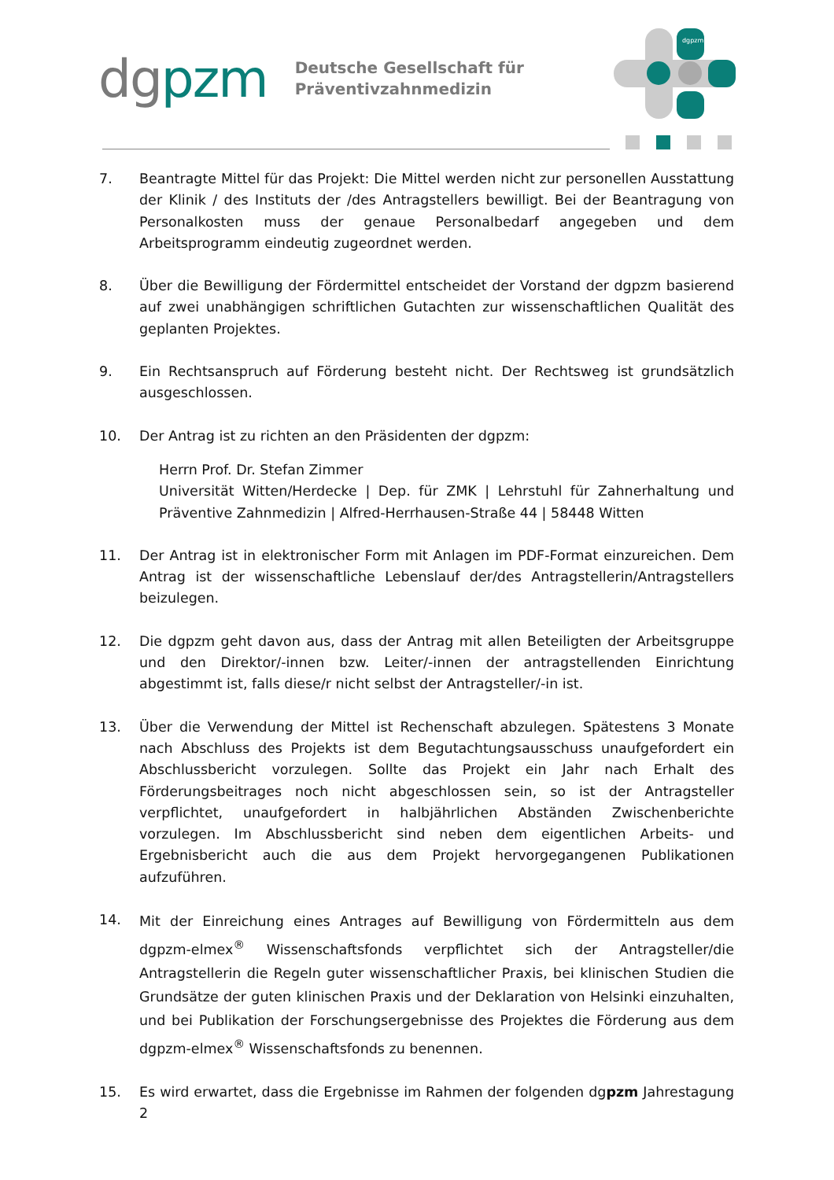dgpzm
Deutsche Gesellschaft für
Präventivzahnmedizin
dgpzm
7. Beantragte Mittel für das Projekt: Die Mittel werden nicht zur personellen Ausstattung der Klinik / des Instituts der /des Antragstellers bewilligt. Bei der Beantragung von Personalkosten muss der genaue Personalbedarf angegeben und dem Arbeitsprogramm eindeutig zugeordnet werden.
8. Über die Bewilligung der Fördermittel entscheidet der Vorstand der dgpzm basierend auf zwei unabhängigen schriftlichen Gutachten zur wissenschaftlichen Qualität des geplanten Projektes.
9. Ein Rechtsanspruch auf Förderung besteht nicht. Der Rechtsweg ist grundsätzlich ausgeschlossen.
10. Der Antrag ist zu richten an den Präsidenten der dgpzm:
Herrn Prof. Dr. Stefan Zimmer
Universität Witten/Herdecke | Dep. für ZMK | Lehrstuhl für Zahnerhaltung und Präventive Zahnmedizin | Alfred-Herrhausen-Straße 44 | 58448 Witten
11. Der Antrag ist in elektronischer Form mit Anlagen im PDF-Format einzureichen. Dem Antrag ist der wissenschaftliche Lebenslauf der/des Antragstellerin/Antragstellers beizulegen.
12. Die dgpzm geht davon aus, dass der Antrag mit allen Beteiligten der Arbeitsgruppe und den Direktor/-innen bzw. Leiter/-innen der antragstellenden Einrichtung abgestimmt ist, falls diese/r nicht selbst der Antragsteller/-in ist.
13. Über die Verwendung der Mittel ist Rechenschaft abzulegen. Spätestens 3 Monate nach Abschluss des Projekts ist dem Begutachtungsausschuss unaufgefordert ein Abschlussbericht vorzulegen. Sollte das Projekt ein Jahr nach Erhalt des Förderungsbeitrages noch nicht abgeschlossen sein, so ist der Antragsteller verpflichtet, unaufgefordert in halbjährlichen Abständen Zwischenberichte vorzulegen. Im Abschlussbericht sind neben dem eigentlichen Arbeits- und Ergebnisbericht auch die aus dem Projekt hervorgegangenen Publikationen aufzuführen.
14.
Mit der Einreichung eines Antrages auf Bewilligung von Fördermitteln aus dem dgpzm-elmex<sup>®</sup> Wissenschaftsfonds verpflichtet sich der Antragsteller/die Antragstellerin die Regeln guter wissenschaftlicher Praxis, bei klinischen Studien die Grundsätze der guten klinischen Praxis und der Deklaration von Helsinki einzuhalten, und bei Publikation der Forschungsergebnisse des Projektes die Förderung aus dem dgpzm-elmex<sup>®</sup> Wissenschaftsfonds zu benennen.
15. Es wird erwartet, dass die Ergebnisse im Rahmen der folgenden dgpzm Jahrestagung 2